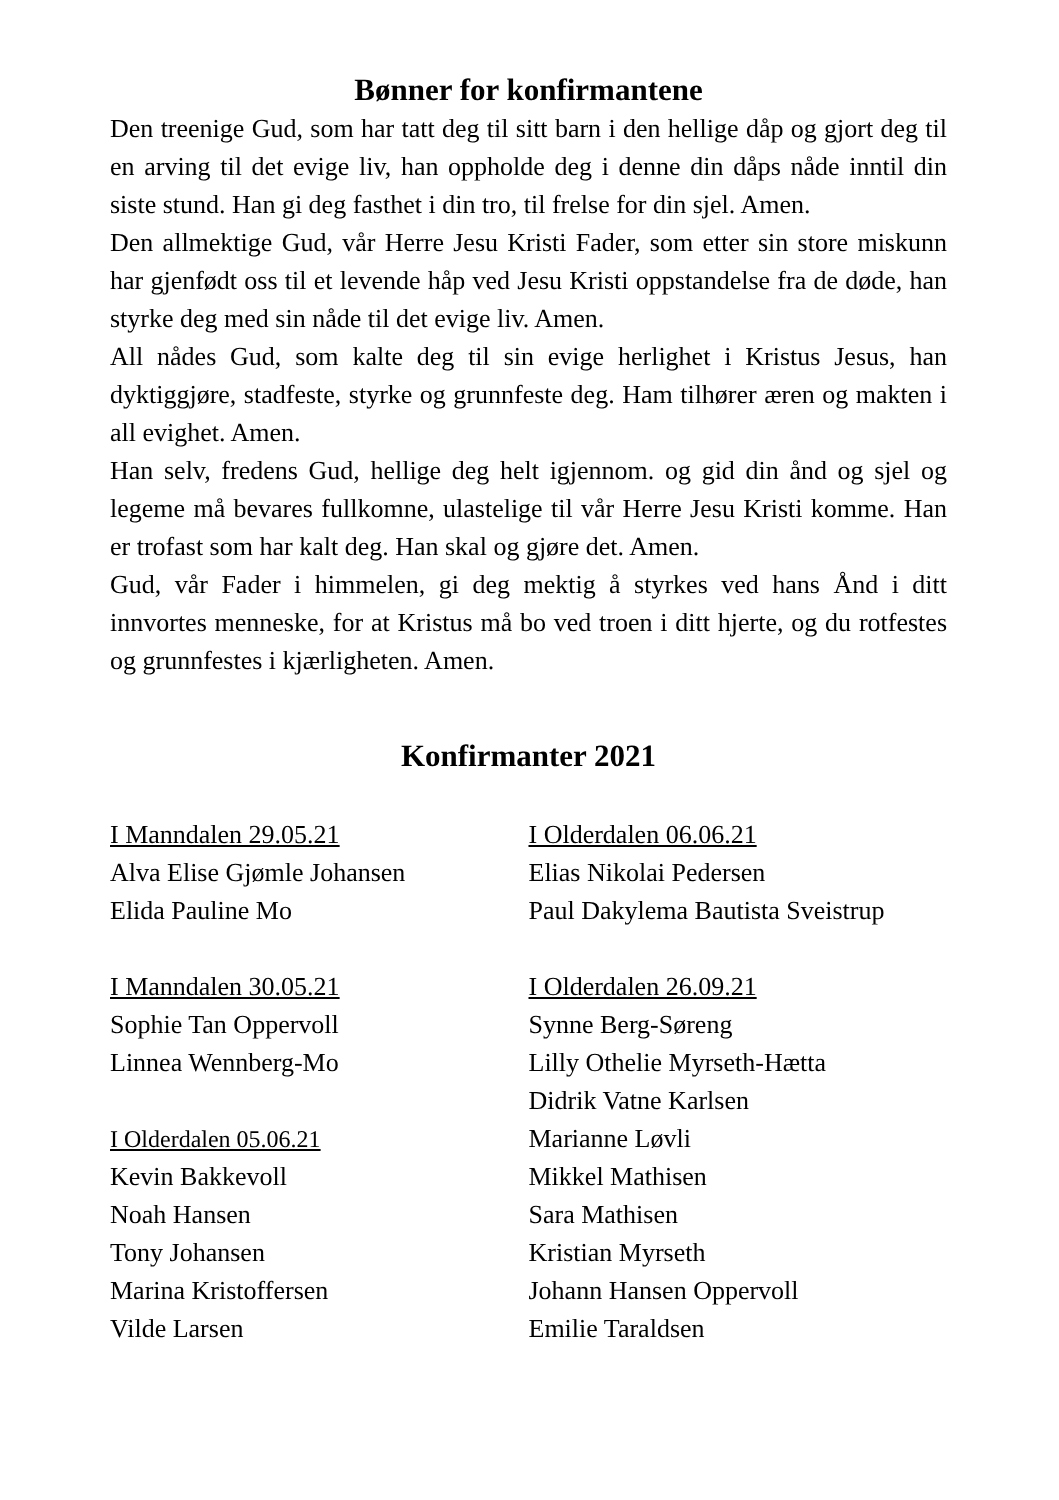Bønner for konfirmantene
Den treenige Gud, som har tatt deg til sitt barn i den hellige dåp og gjort deg til en arving til det evige liv, han oppholde deg i denne din dåps nåde inntil din siste stund. Han gi deg fasthet i din tro, til frelse for din sjel. Amen.
Den allmektige Gud, vår Herre Jesu Kristi Fader, som etter sin store miskunn har gjenfødt oss til et levende håp ved Jesu Kristi oppstandelse fra de døde, han styrke deg med sin nåde til det evige liv. Amen.
All nådes Gud, som kalte deg til sin evige herlighet i Kristus Jesus, han dyktiggjøre, stadfeste, styrke og grunnfeste deg. Ham tilhører æren og makten i all evighet. Amen.
Han selv, fredens Gud, hellige deg helt igjennom. og gid din ånd og sjel og legeme må bevares fullkomne, ulastelige til vår Herre Jesu Kristi komme. Han er trofast som har kalt deg. Han skal og gjøre det. Amen.
Gud, vår Fader i himmelen, gi deg mektig å styrkes ved hans Ånd i ditt innvortes menneske, for at Kristus må bo ved troen i ditt hjerte, og du rotfestes og grunnfestes i kjærligheten. Amen.
Konfirmanter 2021
I Manndalen 29.05.21
Alva Elise Gjømle Johansen
Elida Pauline Mo
I Manndalen 30.05.21
Sophie Tan Oppervoll
Linnea Wennberg-Mo
I Olderdalen 05.06.21
Kevin Bakkevoll
Noah Hansen
Tony Johansen
Marina Kristoffersen
Vilde Larsen
I Olderdalen 06.06.21
Elias Nikolai Pedersen
Paul Dakylema Bautista Sveistrup
I Olderdalen 26.09.21
Synne Berg-Søreng
Lilly Othelie Myrseth-Hætta
Didrik Vatne Karlsen
Marianne Løvli
Mikkel Mathisen
Sara Mathisen
Kristian Myrseth
Johann Hansen Oppervoll
Emilie Taraldsen